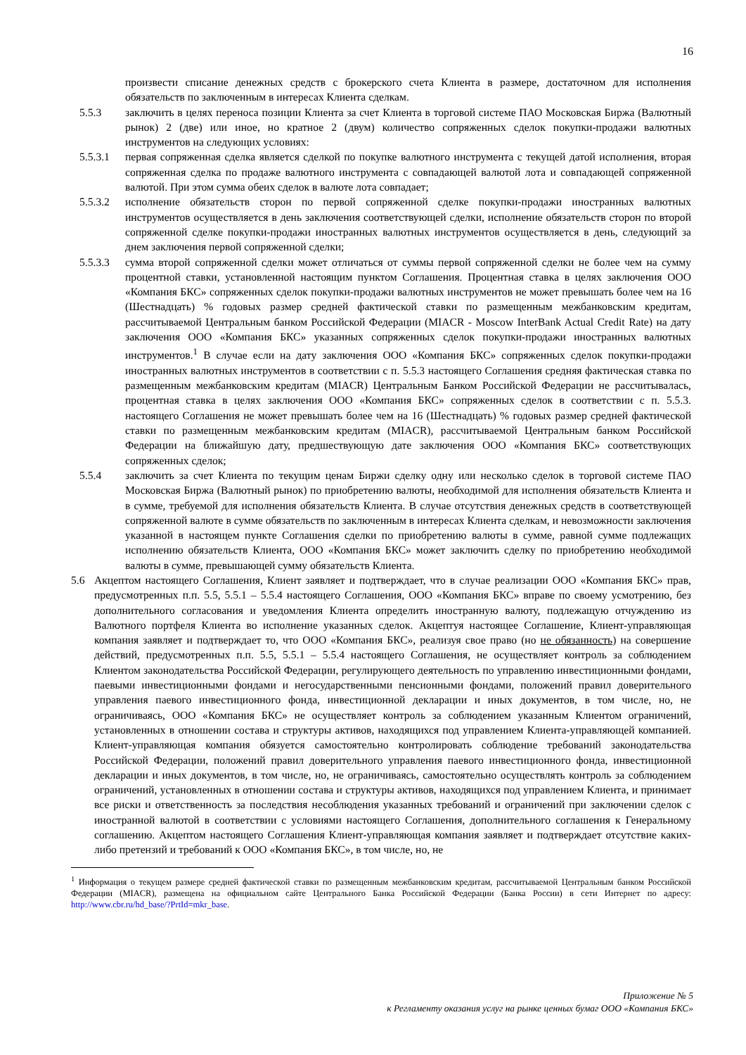16
произвести списание денежных средств с брокерского счета Клиента в размере, достаточном для исполнения обязательств по заключенным в интересах Клиента сделкам.
5.5.3 заключить в целях переноса позиции Клиента за счет Клиента в торговой системе ПАО Московская Биржа (Валютный рынок) 2 (две) или иное, но кратное 2 (двум) количество сопряженных сделок покупки-продажи валютных инструментов на следующих условиях:
5.5.3.1 первая сопряженная сделка является сделкой по покупке валютного инструмента с текущей датой исполнения, вторая сопряженная сделка по продаже валютного инструмента с совпадающей валютой лота и совпадающей сопряженной валютой. При этом сумма обеих сделок в валюте лота совпадает;
5.5.3.2 исполнение обязательств сторон по первой сопряженной сделке покупки-продажи иностранных валютных инструментов осуществляется в день заключения соответствующей сделки, исполнение обязательств сторон по второй сопряженной сделке покупки-продажи иностранных валютных инструментов осуществляется в день, следующий за днем заключения первой сопряженной сделки;
5.5.3.3 сумма второй сопряженной сделки может отличаться от суммы первой сопряженной сделки не более чем на сумму процентной ставки, установленной настоящим пунктом Соглашения. Процентная ставка в целях заключения ООО «Компания БКС» сопряженных сделок покупки-продажи валютных инструментов не может превышать более чем на 16 (Шестнадцать) % годовых размер средней фактической ставки по размещенным межбанковским кредитам, рассчитываемой Центральным банком Российской Федерации (MIACR - Moscow InterBank Actual Credit Rate) на дату заключения ООО «Компания БКС» указанных сопряженных сделок покупки-продажи иностранных валютных инструментов.<sup>1</sup> В случае если на дату заключения ООО «Компания БКС» сопряженных сделок покупки-продажи иностранных валютных инструментов в соответствии с п. 5.5.3 настоящего Соглашения средняя фактическая ставка по размещенным межбанковским кредитам (MIACR) Центральным Банком Российской Федерации не рассчитывалась, процентная ставка в целях заключения ООО «Компания БКС» сопряженных сделок в соответствии с п. 5.5.3. настоящего Соглашения не может превышать более чем на 16 (Шестнадцать) % годовых размер средней фактической ставки по размещенным межбанковским кредитам (MIACR), рассчитываемой Центральным банком Российской Федерации на ближайшую дату, предшествующую дате заключения ООО «Компания БКС» соответствующих сопряженных сделок;
5.5.4 заключить за счет Клиента по текущим ценам Биржи сделку одну или несколько сделок в торговой системе ПАО Московская Биржа (Валютный рынок) по приобретению валюты, необходимой для исполнения обязательств Клиента и в сумме, требуемой для исполнения обязательств Клиента. В случае отсутствия денежных средств в соответствующей сопряженной валюте в сумме обязательств по заключенным в интересах Клиента сделкам, и невозможности заключения указанной в настоящем пункте Соглашения сделки по приобретению валюты в сумме, равной сумме подлежащих исполнению обязательств Клиента, ООО «Компания БКС» может заключить сделку по приобретению необходимой валюты в сумме, превышающей сумму обязательств Клиента.
5.6 Акцептом настоящего Соглашения, Клиент заявляет и подтверждает, что в случае реализации ООО «Компания БКС» прав, предусмотренных п.п. 5.5, 5.5.1 – 5.5.4 настоящего Соглашения, ООО «Компания БКС» вправе по своему усмотрению, без дополнительного согласования и уведомления Клиента определить иностранную валюту, подлежащую отчуждению из Валютного портфеля Клиента во исполнение указанных сделок. Акцептуя настоящее Соглашение, Клиент-управляющая компания заявляет и подтверждает то, что ООО «Компания БКС», реализуя свое право (но не обязанность) на совершение действий, предусмотренных п.п. 5.5, 5.5.1 – 5.5.4 настоящего Соглашения, не осуществляет контроль за соблюдением Клиентом законодательства Российской Федерации, регулирующего деятельность по управлению инвестиционными фондами, паевыми инвестиционными фондами и негосударственными пенсионными фондами, положений правил доверительного управления паевого инвестиционного фонда, инвестиционной декларации и иных документов, в том числе, но, не ограничиваясь, ООО «Компания БКС» не осуществляет контроль за соблюдением указанным Клиентом ограничений, установленных в отношении состава и структуры активов, находящихся под управлением Клиента-управляющей компанией. Клиент-управляющая компания обязуется самостоятельно контролировать соблюдение требований законодательства Российской Федерации, положений правил доверительного управления паевого инвестиционного фонда, инвестиционной декларации и иных документов, в том числе, но, не ограничиваясь, самостоятельно осуществлять контроль за соблюдением ограничений, установленных в отношении состава и структуры активов, находящихся под управлением Клиента, и принимает все риски и ответственность за последствия несоблюдения указанных требований и ограничений при заключении сделок с иностранной валютой в соответствии с условиями настоящего Соглашения, дополнительного соглашения к Генеральному соглашению. Акцептом настоящего Соглашения Клиент-управляющая компания заявляет и подтверждает отсутствие каких-либо претензий и требований к ООО «Компания БКС», в том числе, но, не
<sup>1</sup> Информация о текущем размере средней фактической ставки по размещенным межбанковским кредитам, рассчитываемой Центральным банком Российской Федерации (MIACR), размещена на официальном сайте Центрального Банка Российской Федерации (Банка России) в сети Интернет по адресу: http://www.cbr.ru/hd_base/?PrtId=mkr_base.
Приложение № 5
к Регламенту оказания услуг на рынке ценных бумаг ООО «Компания БКС»